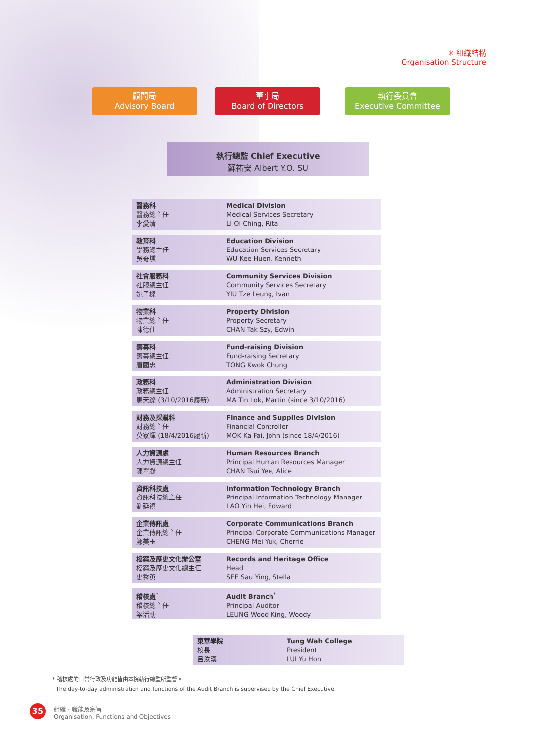✳ 組織結構
Organisation Structure
顧問局
Advisory Board
董事局
Board of Directors
執行委員會
Executive Committee
執行總監 Chief Executive
蘇祐安 Albert Y.O. SU
醫務科
醫務總主任
李愛清
Medical Division
Medical Services Secretary
LI Oi Ching, Rita
教育科
學務總主任
吳奇壎
Education Division
Education Services Secretary
WU Kee Huen, Kenneth
社會服務科
社服總主任
姚子樑
Community Services Division
Community Services Secretary
YIU Tze Leung, Ivan
物業科
物業總主任
陳德仕
Property Division
Property Secretary
CHAN Tak Szy, Edwin
籌募科
籌募總主任
唐國忠
Fund-raising Division
Fund-raising Secretary
TONG Kwok Chung
政務科
政務總主任
馬天躒 (3/10/2016履新)
Administration Division
Administration Secretary
MA Tin Lok, Martin (since 3/10/2016)
財務及採購科
財務總主任
莫家輝 (18/4/2016履新)
Finance and Supplies Division
Financial Controller
MOK Ka Fai, John (since 18/4/2016)
人力資源處
人力資源總主任
陳翠凝
Human Resources Branch
Principal Human Resources Manager
CHAN Tsui Yee, Alice
資訊科技處
資訊科技總主任
劉延禧
Information Technology Branch
Principal Information Technology Manager
LAO Yin Hei, Edward
企業傳訊處
企業傳訊總主任
鄭美玉
Corporate Communications Branch
Principal Corporate Communications Manager
CHENG Mei Yuk, Cherrie
檔案及歷史文化辦公室
檔案及歷史文化總主任
史秀英
Records and Heritage Office
Head
SEE Sau Ying, Stella
稽核處<sup>*</sup>
稽核總主任
梁活勁
Audit Branch<sup>*</sup>
Principal Auditor
LEUNG Wood King, Woody
東華學院
校長
呂汝漢
Tung Wah College
President
LUI Yu Hon
* 稽核處的日常行政及功能皆由本院執行總監所監督。
The day-to-day administration and functions of the Audit Branch is supervised by the Chief Executive.
35
組織、職能及宗旨
Organisation, Functions and Objectives